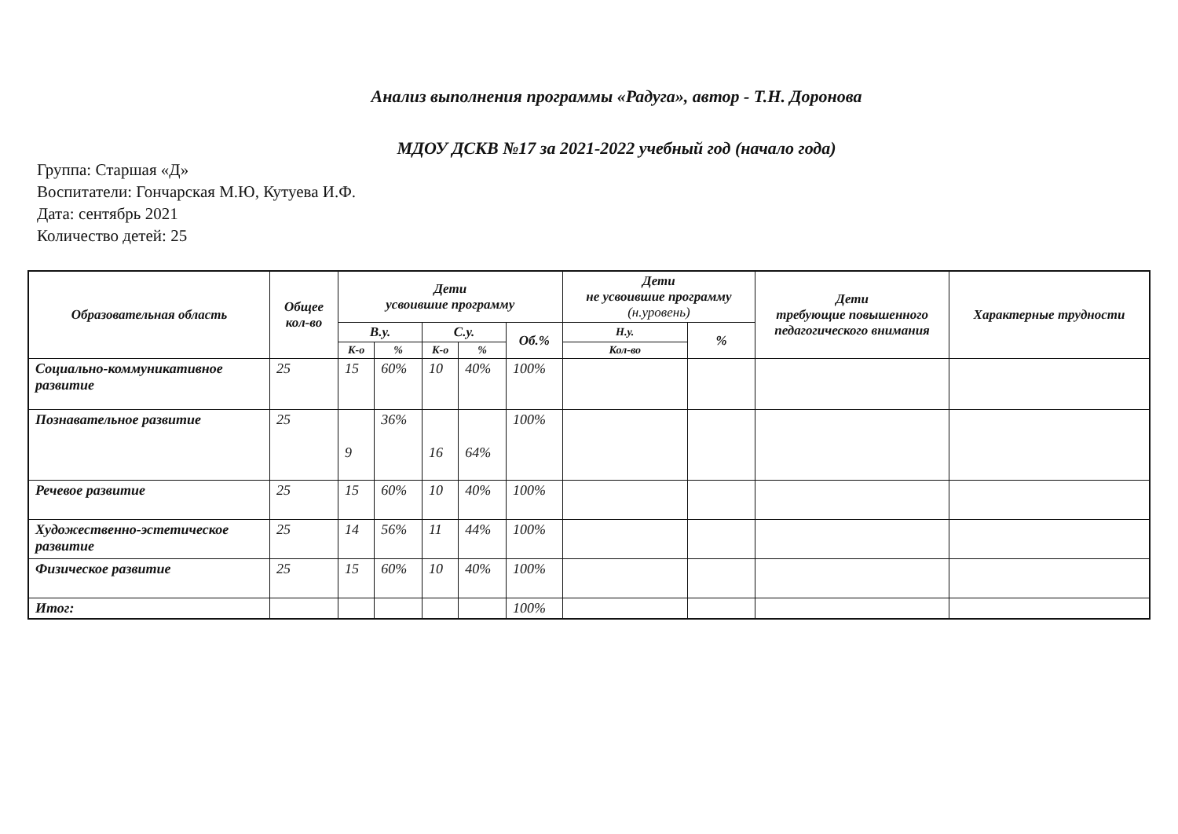Анализ выполнения программы «Радуга», автор - Т.Н. Доронова
МДОУ ДСКВ №17 за 2021-2022 учебный год (начало года)
Группа: Старшая «Д»
Воспитатели: Гончарская М.Ю, Кутуева И.Ф.
Дата: сентябрь 2021
Количество детей: 25
| Образовательная область | Общее кол-во | Дети усвоившие программу | | | | | Дети не усвоившие программу (н.уровень) | | Дети требующие повышенного педагогического внимания | Характерные трудности |
| --- | --- | --- | --- | --- | --- | --- | --- | --- | --- | --- |
| | | В.у. | | С.у. | | Об.% | Н.у. | % | | |
| | | К-о | % | К-о | % | | Кол-во | | | |
| Социально-коммуникативное развитие | 25 | 15 | 60% | 10 | 40% | 100% | | | | |
| Познавательное развитие | 25 | 9 | 36% | 16 | 64% | 100% | | | | |
| Речевое развитие | 25 | 15 | 60% | 10 | 40% | 100% | | | | |
| Художественно-эстетическое развитие | 25 | 14 | 56% | 11 | 44% | 100% | | | | |
| Физическое развитие | 25 | 15 | 60% | 10 | 40% | 100% | | | | |
| Итог: | | | | | | 100% | | | | |